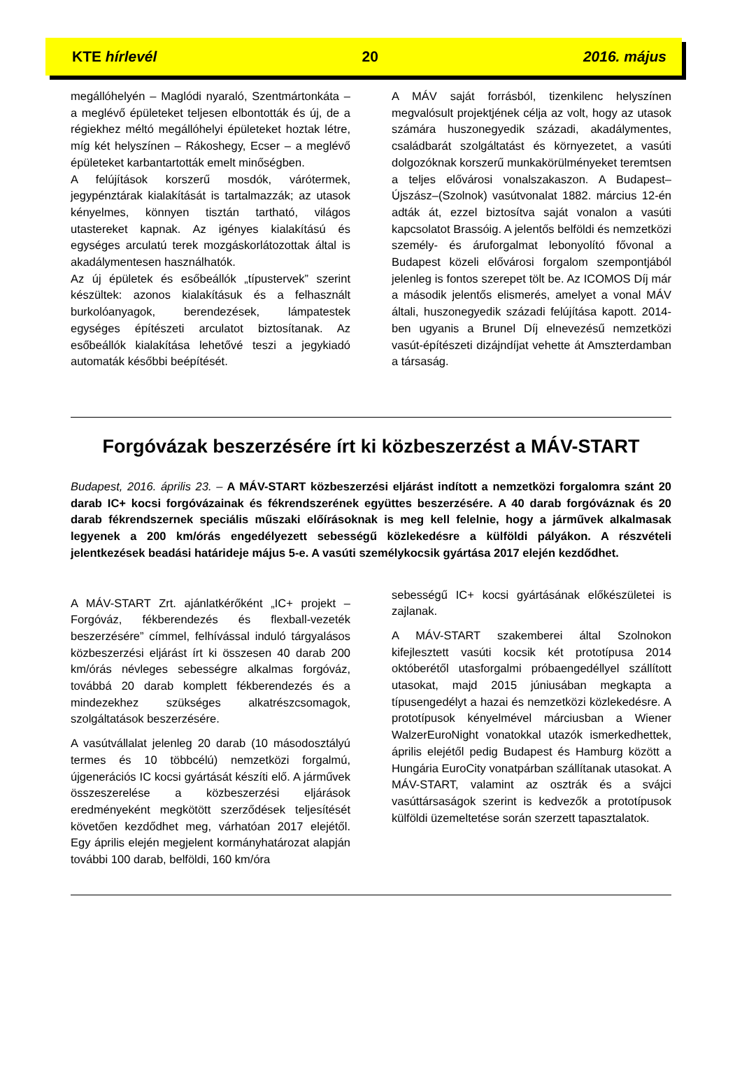KTE hírlevél 20 2016. május
megállóhelyén – Maglódi nyaraló, Szentmártonkáta – a meglévő épületeket teljesen elbontották és új, de a régiekhez méltó megállóhelyi épületeket hoztak létre, míg két helyszínen – Rákoshegy, Ecser – a meglévő épületeket karbantartották emelt minőségben.
A felújítások korszerű mosdók, várótermek, jegypénztárak kialakítását is tartalmazzák; az utasok kényelmes, könnyen tisztán tartható, világos utastereket kapnak. Az igényes kialakítású és egységes arculatú terek mozgáskorlátozottak által is akadálymentesen használhatók.
Az új épületek és esőbeállók „típustervek” szerint készültek: azonos kialakításuk és a felhasznált burkolóanyagok, berendezések, lámpatestek egységes építészeti arculatot biztosítanak. Az esőbeállók kialakítása lehetővé teszi a jegykiadó automaták későbbi beépítését.
A MÁV saját forrásból, tizenkilenc helyszínen megvalósult projektjének célja az volt, hogy az utasok számára huszonegyedik századi, akadálymentes, családbarát szolgáltatást és környezetet, a vasúti dolgozóknak korszerű munkakörülményeket teremtsen a teljes elővárosi vonalszakaszon. A Budapest–Újszász–(Szolnok) vasútvonalat 1882. március 12-én adták át, ezzel biztosítva saját vonalon a vasúti kapcsolatot Brassóig. A jelentős belföldi és nemzetközi személy- és áruforgalmat lebonyolító fővonal a Budapest közeli elővárosi forgalom szempontjából jelenleg is fontos szerepet tölt be. Az ICOMOS Díj már a második jelentős elismerés, amelyet a vonal MÁV általi, huszonegyedik századi felújítása kapott. 2014-ben ugyanis a Brunel Díj elnevezésű nemzetközi vasút-építészeti dizájndíjat vehette át Amszterdamban a társaság.
Forgóvázak beszerzésére írt ki közbeszerzést a MÁV-START
Budapest, 2016. április 23. – A MÁV-START közbeszerzési eljárást indított a nemzetközi forgalomra szánt 20 darab IC+ kocsi forgóvázainak és fékrendszerének együttes beszerzésére. A 40 darab forgóváznak és 20 darab fékrendszernek speciális műszaki előírásoknak is meg kell felelnie, hogy a járművek alkalmasak legyenek a 200 km/órás engedélyezett sebességű közlekedésre a külföldi pályákon. A részvételi jelentkezések beadási határideje május 5-e. A vasúti személykocsik gyártása 2017 elején kezdődhet.
A MÁV-START Zrt. ajánlatkérőként „IC+ projekt – Forgóváz, fékberendezés és flexball-vezeték beszerzésére” címmel, felhívással induló tárgyalásos közbeszerzési eljárást írt ki összesen 40 darab 200 km/órás névleges sebességre alkalmas forgóváz, továbbá 20 darab komplett fékberendezés és a mindezekhez szükséges alkatrészcsomagok, szolgáltatások beszerzésére.
A vasútvállalat jelenleg 20 darab (10 másodosztályú termes és 10 többcélú) nemzetközi forgalmú, újgenerációs IC kocsi gyártását készíti elő. A járművek összeszerelése a közbeszerzési eljárások eredményeként megkötött szerződések teljesítését követően kezdődhet meg, várhatóan 2017 elejétől. Egy április elején megjelent kormányhatározat alapján további 100 darab, belföldi, 160 km/óra
sebességű IC+ kocsi gyártásának előkészületei is zajlanak.
A MÁV-START szakemberei által Szolnokon kifejlesztett vasúti kocsik két prototípusa 2014 októberétől utasforgalmi próbaengedéllyel szállított utasokat, majd 2015 júniusában megkapta a típusengedélyt a hazai és nemzetközi közlekedésre. A prototípusok kényelmével márciusban a Wiener WalzerEuroNight vonatokkal utazók ismerkedhettek, április elejétől pedig Budapest és Hamburg között a Hungária EuroCity vonatpárban szállítanak utasokat. A MÁV-START, valamint az osztrák és a svájci vasúttársaságok szerint is kedvezők a prototípusok külföldi üzemeltetése során szerzett tapasztalatok.